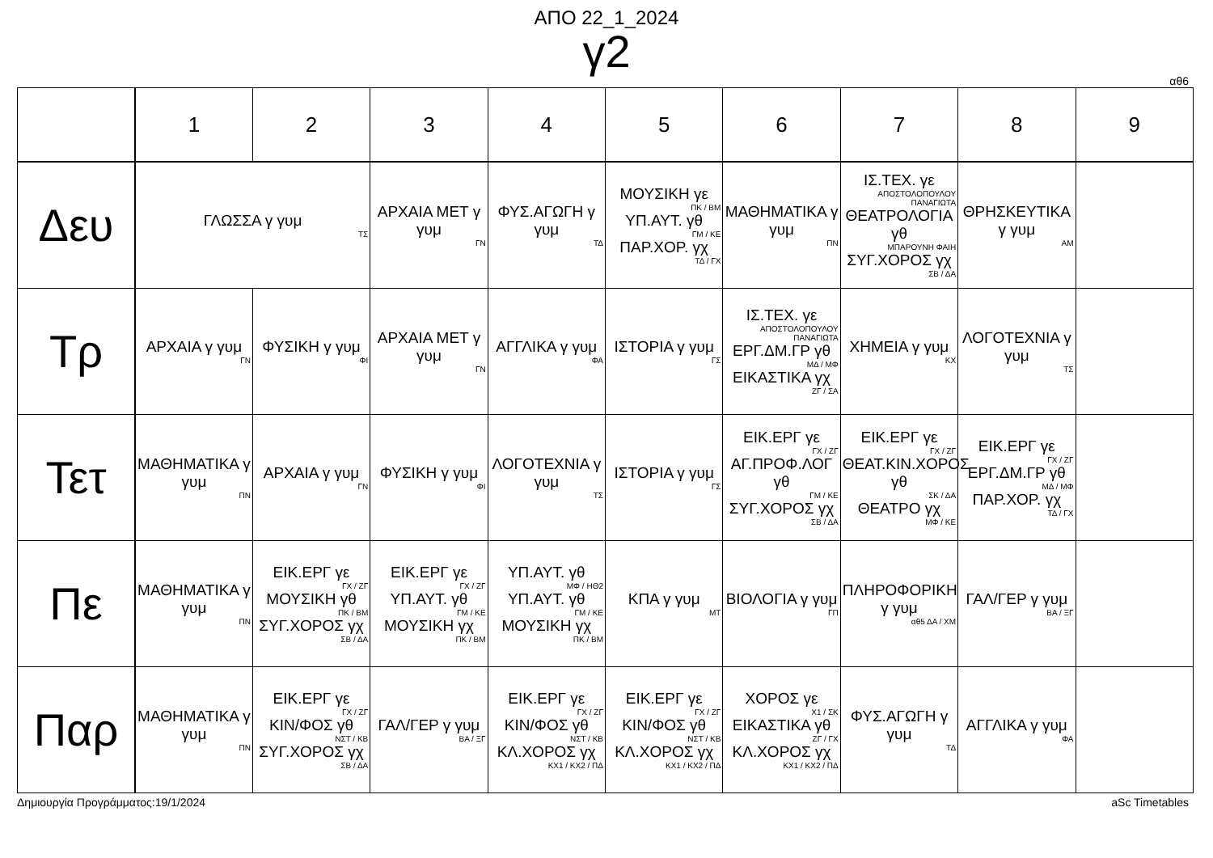ΑΠΟ 22_1_2024
γ2
αθ6
| | 1 | 2 | 3 | 4 | 5 | 6 | 7 | 8 | 9 |
| --- | --- | --- | --- | --- | --- | --- | --- | --- | --- |
| Δευ | ΓΛΩΣΣΑ γ γυμ ΤΣ | | ΑΡΧΑΙΑ ΜΕΤ γ γυμ ΓΝ | ΦΥΣ.ΑΓΩΓΗ γ γυμ ΤΔ | ΜΟΥΣΙΚΗ γε ΠΚ / ΒΜ ΥΠ.ΑΥΤ. γθ ΓΜ / ΚΕ ΠΑΡ.ΧΟΡ. γχ ΤΔ / ΓΧ | ΜΑΘΗΜΑΤΙΚΑ γ γυμ ΠΝ | ΙΣ.ΤΕΧ. γε ΑΠΟΣΤΟΛΟΠΟΥΛΟΥ ΠΑΝΑΓΙΩΤΑ ΘΕΑΤΡΟΛΟΓΙΑ γθ ΜΠΑΡΟΥΝΗ ΦΑΙΗ ΣΥΓ.ΧΟΡΟΣ γχ ΣΒ / ΔΑ | ΘΡΗΣΚΕΥΤΙΚΑ γ γυμ ΑΜ | |
| Τρ | ΑΡΧΑΙΑ γ γυμ ΓΝ | ΦΥΣΙΚΗ γ γυμ ΦΙ | ΑΡΧΑΙΑ ΜΕΤ γ γυμ ΓΝ | ΑΓΓΛΙΚΑ γ γυμ ΦΑ | ΙΣΤΟΡΙΑ γ γυμ ΓΣ | ΙΣ.ΤΕΧ. γε ΑΠΟΣΤΟΛΟΠΟΥΛΟΥ ΠΑΝΑΓΙΩΤΑ ΕΡΓ.ΔΜ.ΓΡ γθ ΜΔ / ΜΦ ΕΙΚΑΣΤΙΚΑ γχ ΖΓ / ΣΑ | ΧΗΜΕΙΑ γ γυμ ΚΧ | ΛΟΓΟΤΕΧΝΙΑ γ γυμ ΤΣ | |
| Τετ | ΜΑΘΗΜΑΤΙΚΑ γ γυμ ΠΝ | ΑΡΧΑΙΑ γ γυμ ΓΝ | ΦΥΣΙΚΗ γ γυμ ΦΙ | ΛΟΓΟΤΕΧΝΙΑ γ γυμ ΤΣ | ΙΣΤΟΡΙΑ γ γυμ ΓΣ | ΕΙΚ.ΕΡΓ γε ΓΧ / ΖΓ ΑΓ.ΠΡΟΦ.ΛΟΓ γθ ΓΜ / ΚΕ ΣΥΓ.ΧΟΡΟΣ γχ ΣΒ / ΔΑ | ΕΙΚ.ΕΡΓ γε ΓΧ / ΖΓ ΘΕΑΤ.ΚΙΝ.ΧΟΡΟΣ γθ ΣΚ / ΔΑ ΘΕΑΤΡΟ γχ ΜΦ / ΚΕ | ΕΙΚ.ΕΡΓ γε ΓΧ / ΖΓ ΕΡΓ.ΔΜ.ΓΡ γθ ΜΔ / ΜΦ ΠΑΡ.ΧΟΡ. γχ ΤΔ / ΓΧ | |
| Πε | ΜΑΘΗΜΑΤΙΚΑ γ γυμ ΠΝ | ΕΙΚ.ΕΡΓ γε ΓΧ / ΖΓ ΜΟΥΣΙΚΗ γθ ΠΚ / ΒΜ ΣΥΓ.ΧΟΡΟΣ γχ ΣΒ / ΔΑ | ΕΙΚ.ΕΡΓ γε ΓΧ / ΖΓ ΥΠ.ΑΥΤ. γθ ΓΜ / ΚΕ ΜΟΥΣΙΚΗ γχ ΠΚ / ΒΜ | ΥΠ.ΑΥΤ. γθ ΜΦ / ΗΘ2 ΥΠ.ΑΥΤ. γθ ΓΜ / ΚΕ ΜΟΥΣΙΚΗ γχ ΠΚ / ΒΜ | ΚΠΑ γ γυμ ΜΤ | ΒΙΟΛΟΓΙΑ γ γυμ ΓΠ | ΠΛΗΡΟΦΟΡΙΚΗ γ γυμ αθ5 ΔΑ / ΧΜ | ΓΑΛ/ΓΕΡ γ γυμ ΒΑ / ΞΓ | |
| Παρ | ΜΑΘΗΜΑΤΙΚΑ γ γυμ ΠΝ | ΕΙΚ.ΕΡΓ γε ΓΧ / ΖΓ ΚΙΝ/ΦΟΣ γθ ΝΣΤ / ΚΒ ΣΥΓ.ΧΟΡΟΣ γχ ΣΒ / ΔΑ | ΓΑΛ/ΓΕΡ γ γυμ ΒΑ / ΞΓ | ΕΙΚ.ΕΡΓ γε ΓΧ / ΖΓ ΚΙΝ/ΦΟΣ γθ ΝΣΤ / ΚΒ ΚΛ.ΧΟΡΟΣ γχ ΚΧ1 / ΚΧ2 / ΠΔ | ΕΙΚ.ΕΡΓ γε ΓΧ / ΖΓ ΚΙΝ/ΦΟΣ γθ ΝΣΤ / ΚΒ ΚΛ.ΧΟΡΟΣ γχ ΚΧ1 / ΚΧ2 / ΠΔ | ΧΟΡΟΣ γε Χ1 / ΣΚ ΕΙΚΑΣΤΙΚΑ γθ ΖΓ / ΓΧ ΚΛ.ΧΟΡΟΣ γχ ΚΧ1 / ΚΧ2 / ΠΔ | ΦΥΣ.ΑΓΩΓΗ γ γυμ ΤΔ | ΑΓΓΛΙΚΑ γ γυμ ΦΑ | |
Δημιουργία Προγράμματος:19/1/2024 aSc Timetables